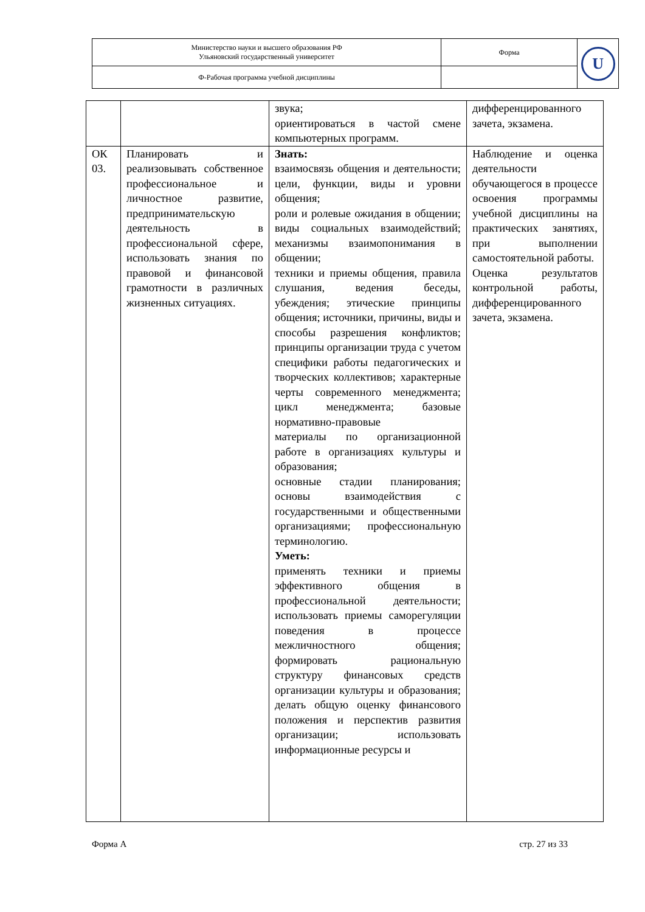| Министерство науки и высшего образования РФ Ульяновский государственный университет | Форма | U |
| Ф-Рабочая программа учебной дисциплины | | |
| | | звука; ориентироваться в частой смене компьютерных программ. | дифференцированного зачета, экзамена. |
| ОК 03. | Планировать и реализовывать собственное профессиональное и личностное развитие, предпринимательскую деятельность в профессиональной сфере, использовать знания по правовой и финансовой грамотности в различных жизненных ситуациях. | Знать: взаимосвязь общения и деятельности; цели, функции, виды и уровни общения; роли и ролевые ожидания в общении; виды социальных взаимодействий; механизмы взаимопонимания в общении; техники и приемы общения, правила слушания, ведения беседы, убеждения; этические принципы общения; источники, причины, виды и способы разрешения конфликтов; принципы организации труда с учетом специфики работы педагогических и творческих коллективов; характерные черты современного менеджмента; цикл менеджмента; базовые нормативно-правовые материалы по организационной работе в организациях культуры и образования; основные стадии планирования; основы взаимодействия с государственными и общественными организациями; профессиональную терминологию. Уметь: применять техники и приемы эффективного общения в профессиональной деятельности; использовать приемы саморегуляции поведения в процессе межличностного общения; формировать рациональную структуру финансовых средств организации культуры и образования; делать общую оценку финансового положения и перспектив развития организации; использовать информационные ресурсы и | Наблюдение и оценка деятельности обучающегося в процессе освоения программы учебной дисциплины на практических занятиях, при выполнении самостоятельной работы. Оценка результатов контрольной работы, дифференцированного зачета, экзамена. |
Форма А стр. 27 из 33